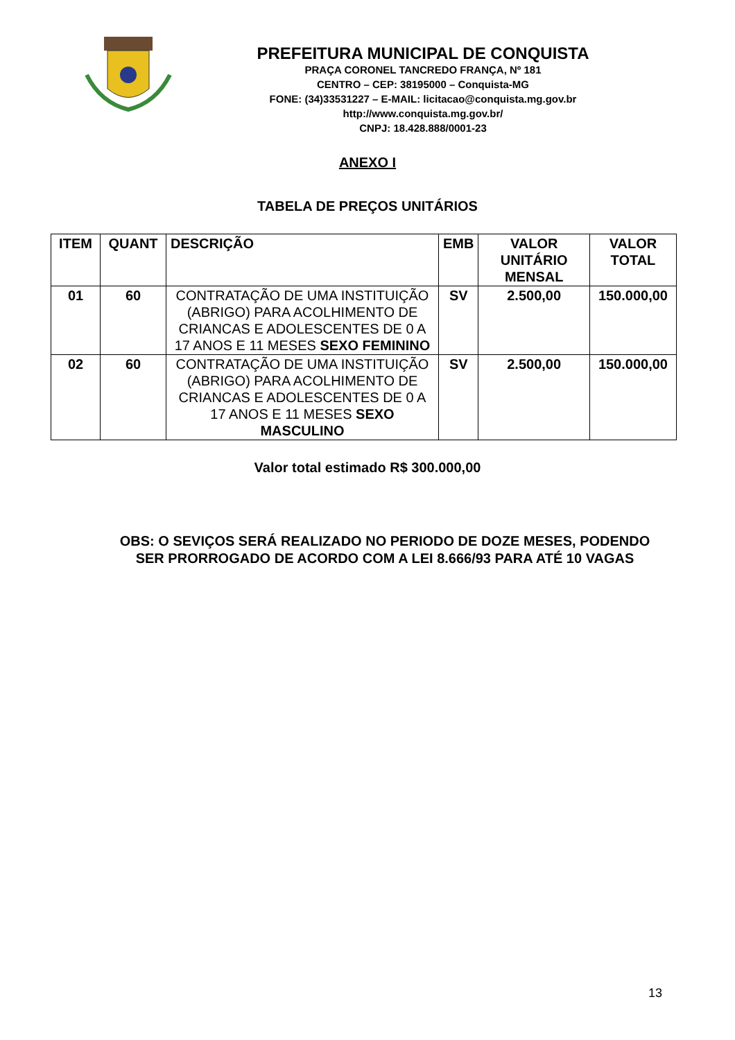PREFEITURA MUNICIPAL DE CONQUISTA
PRAÇA CORONEL TANCREDO FRANÇA, Nº 181
CENTRO – CEP: 38195000 – Conquista-MG
FONE: (34)33531227 – E-MAIL: licitacao@conquista.mg.gov.br
http://www.conquista.mg.gov.br/
CNPJ: 18.428.888/0001-23
ANEXO I
TABELA DE PREÇOS UNITÁRIOS
| ITEM | QUANT | DESCRIÇÃO | EMB | VALOR UNITÁRIO MENSAL | VALOR TOTAL |
| --- | --- | --- | --- | --- | --- |
| 01 | 60 | CONTRATAÇÃO DE UMA INSTITUIÇÃO (ABRIGO) PARA ACOLHIMENTO DE CRIANCAS E ADOLESCENTES DE 0 A 17 ANOS E 11 MESES SEXO FEMININO | SV | 2.500,00 | 150.000,00 |
| 02 | 60 | CONTRATAÇÃO DE UMA INSTITUIÇÃO (ABRIGO) PARA ACOLHIMENTO DE CRIANCAS E ADOLESCENTES DE 0 A 17 ANOS E 11 MESES SEXO MASCULINO | SV | 2.500,00 | 150.000,00 |
Valor total estimado R$ 300.000,00
OBS: O SEVIÇOS SERÁ REALIZADO NO PERIODO DE DOZE MESES, PODENDO SER PRORROGADO DE ACORDO COM A LEI 8.666/93 PARA ATÉ 10 VAGAS
13